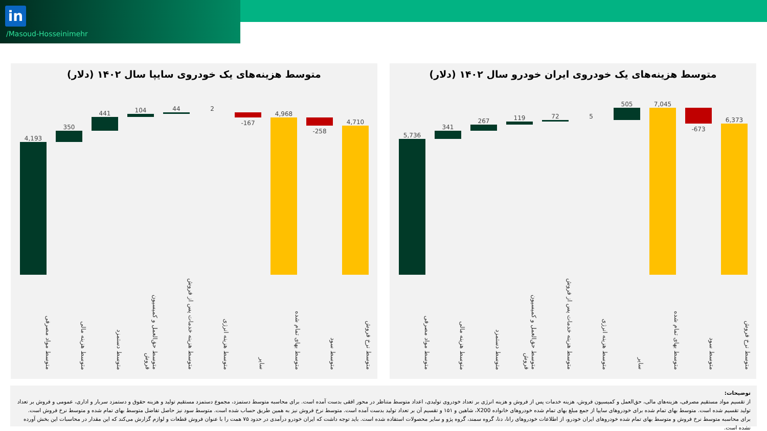in
/Masoud-Hosseinimehr
متوسط هزینه‌های یک خودروی سایپا سال ۱۴۰۲ (دلار)
4,193
350
441 104 44 2
-167
4,968
-258
4,710
متوسط مواد مصرفی
متوسط هزینه مالی
متوسط دستمزد
متوسط حق‌العمل و کمیسیون فروش
متوسط هزینه خدمات پس از فروش
متوسط هزینه انرژی
سایر
متوسط بهای تمام شده
متوسط سود
متوسط نرخ فروش
متوسط هزینه‌های یک خودروی ایران خودرو سال ۱۴۰۲ (دلار)
5,736
341
267 119 72 5
505 7,045
-673
6,373
متوسط مواد مصرفی
متوسط هزینه مالی
متوسط دستمزد
متوسط حق‌العمل و کمیسیون فروش
متوسط هزینه خدمات پس از فروش
متوسط هزینه انرژی
سایر
متوسط بهای تمام شده
متوسط سود
متوسط نرخ فروش
توضیحات:
از تقسیم مواد مستقیم مصرفی، هزینه‌های مالی، حق‌العمل و کمیسیون فروش، هزینه خدمات پس از فروش و هزینه انرژی بر تعداد خودروی تولیدی، اعداد متوسط متناظر در محور افقی بدست آمده است. برای محاسبه متوسط دستمزد، مجموع دستمزد مستقیم تولید و هزینه حقوق و دستمزد سربار و اداری، عمومی و فروش بر تعداد تولید تقسیم شده است. متوسط بهای تمام شده برای خودروهای سایپا از جمع مبلغ بهای تمام شده خودروهای خانواده X200، شاهین و ۱۵۱ و تقسیم آن بر تعداد تولید بدست آمده است. متوسط نرخ فروش نیز به همین طریق حساب شده است. متوسط سود نیز حاصل تفاضل متوسط بهای تمام شده و متوسط نرخ فروش است. برای محاسبه متوسط نرخ فروش و متوسط بهای تمام شده خودروهای ایران خودرو، از اطلاعات خودروهای رانا، دنا، گروه سمند، گروه پژو و سایر محصولات استفاده شده است. باید توجه داشت که ایران خودرو درآمدی در حدود ۷۵ همت را با عنوان فروش قطعات و لوازم گزارش می‌کند که این مقدار در محاسبات این بخش آورده نشده است.